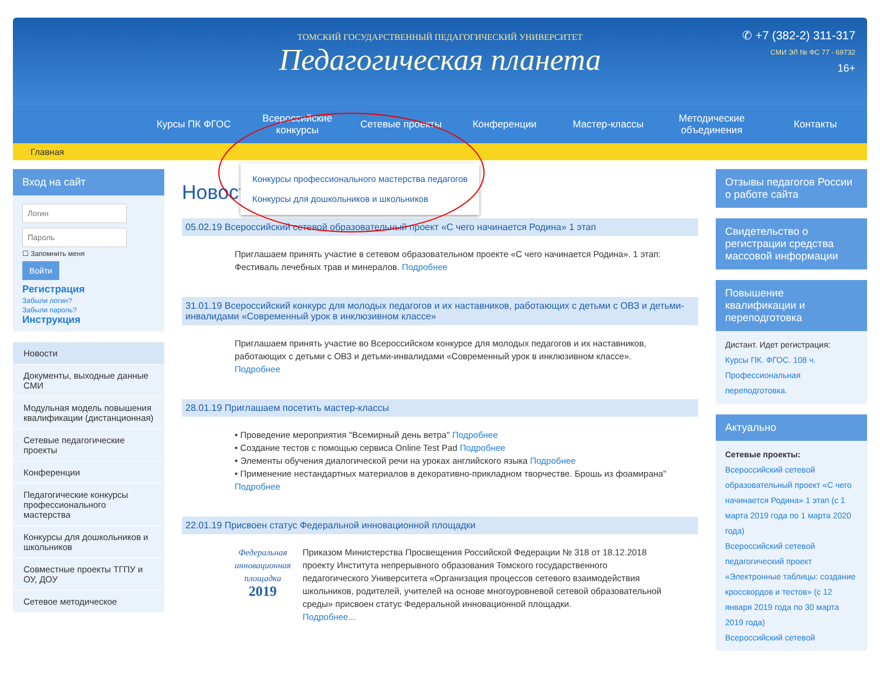ТОМСКИЙ ГОСУДАРСТВЕННЫЙ ПЕДАГОГИЧЕСКИЙ УНИВЕРСИТЕТ
Педагогическая планета
✆ +7 (382-2) 311-317
СМИ ЭЛ № ФС 77 - 69732
16+
Курсы ПК ФГОС Всероссийские конкурсы Сетевые проекты Конференции Мастер-классы Методические объединения Контакты
Главная
Конкурсы профессионального мастерства педагогов
Конкурсы для дошкольников и школьников
Вход на сайт
☐ Запомнить меня
Войти
Регистрация
Забыли логин?
Забыли пароль?
Инструкция
Новости
Документы, выходные данные СМИ
Модульная модель повышения квалификации (дистанционная)
Сетевые педагогические проекты
Конференции
Педагогические конкурсы профессионального мастерства
Конкурсы для дошкольников и школьников
Совместные проекты ТГПУ и ОУ, ДОУ
Сетевое методическое
Новости
05.02.19 Всероссийский сетевой образовательный проект «С чего начинается Родина» 1 этап
Приглашаем принять участие в сетевом образовательном проекте «С чего начинается Родина». 1 этап: Фестиваль лечебных трав и минералов. Подробнее
31.01.19 Всероссийский конкурс для молодых педагогов и их наставников, работающих с детьми с ОВЗ и детьми-инвалидами «Современный урок в инклюзивном классе»
Приглашаем принять участие во Всероссийском конкурсе для молодых педагогов и их наставников, работающих с детьми с ОВЗ и детьми-инвалидами «Современный урок в инклюзивном классе». Подробнее
28.01.19 Приглашаем посетить мастер-классы
• Проведение мероприятия "Всемирный день ветра" Подробнее
• Создание тестов с помощью сервиса Online Test Pad Подробнее
• Элементы обучения диалогической речи на уроках английского языка Подробнее
• Применение нестандартных материалов в декоративно-прикладном творчестве. Брошь из фоамирана" Подробнее
22.01.19 Присвоен статус Федеральной инновационной площадки
Федеральная инновационная площадка
2019
Приказом Министерства Просвещения Российской Федерации № 318 от 18.12.2018 проекту Института непрерывного образования Томского государственного педагогического Университета «Организация процессов сетевого взаимодействия школьников, родителей, учителей на основе многоуровневой сетевой образовательной среды» присвоен статус Федеральной инновационной площадки.
Подробнее...
Отзывы педагогов России о работе сайта
Свидетельство о регистрации средства массовой информации
Повышение квалификации и переподготовка
Дистант. Идет регистрация:
Курсы ПК. ФГОС. 108 ч.
Профессиональная переподготовка.
Актуально
Сетевые проекты:
Всероссийский сетевой образовательный проект «С чего начинается Родина» 1 этап (с 1 марта 2019 года по 1 марта 2020 года)
Всероссийский сетевой педагогический проект «Электронные таблицы: создание кроссвордов и тестов» (с 12 января 2019 года по 30 марта 2019 года)
Всероссийский сетевой